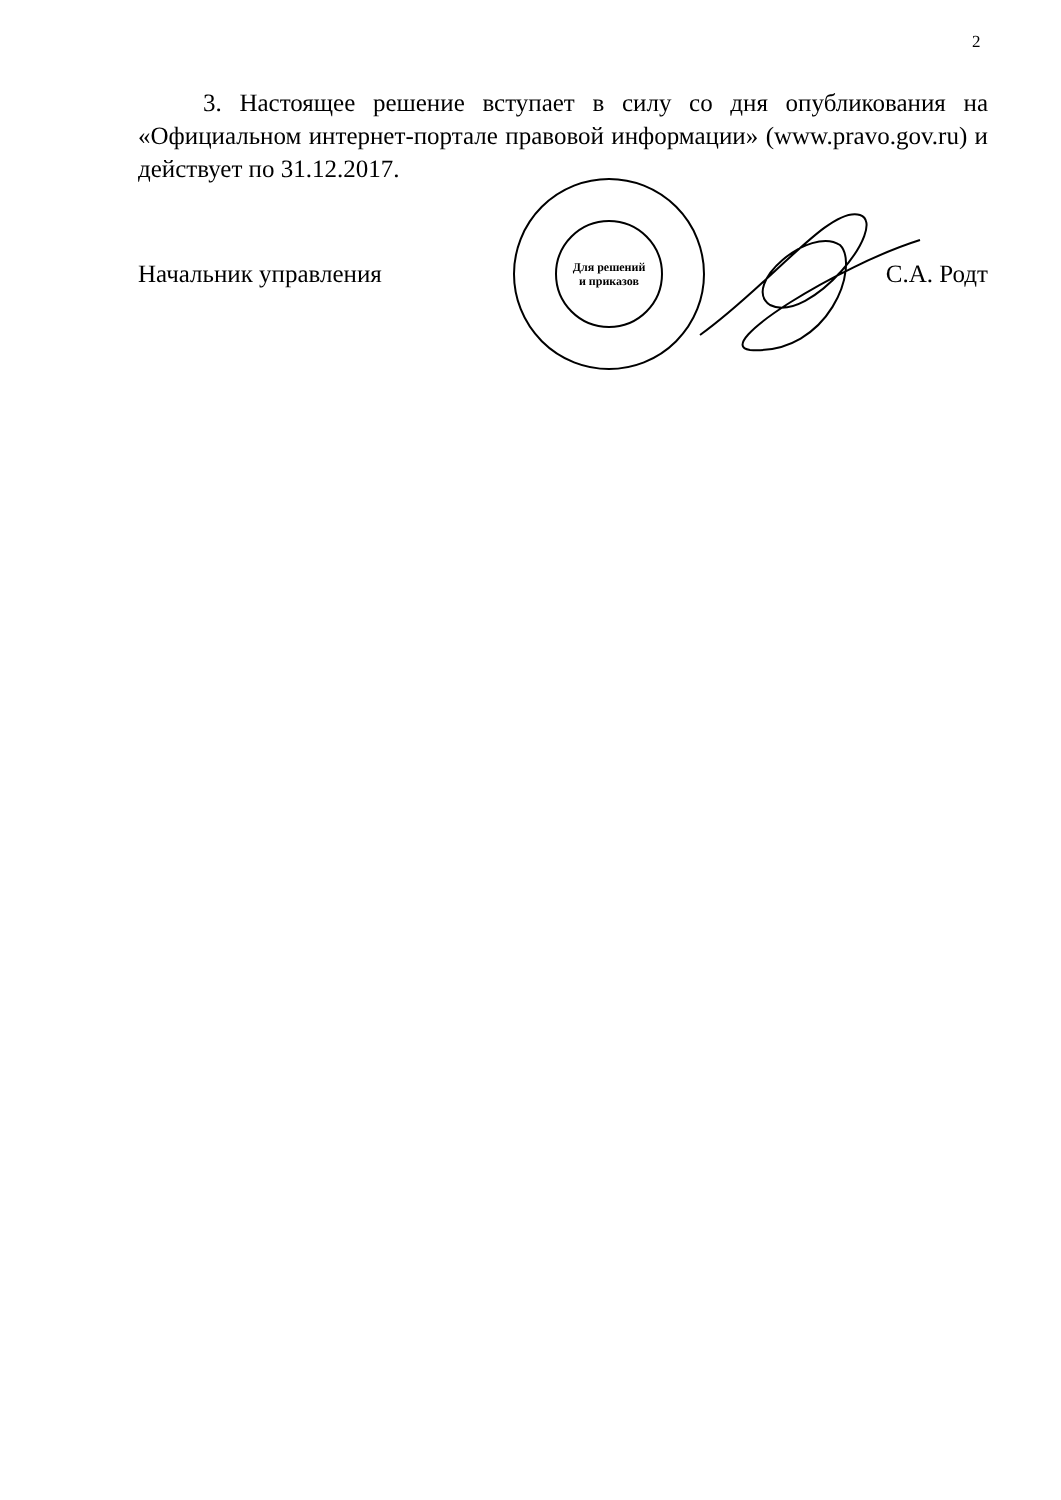2
3. Настоящее решение вступает в силу со дня опубликования на «Официальном интернет-портале правовой информации» (www.pravo.gov.ru) и действует по 31.12.2017.
Для решений
и приказов
Начальник управления С.А. Родт